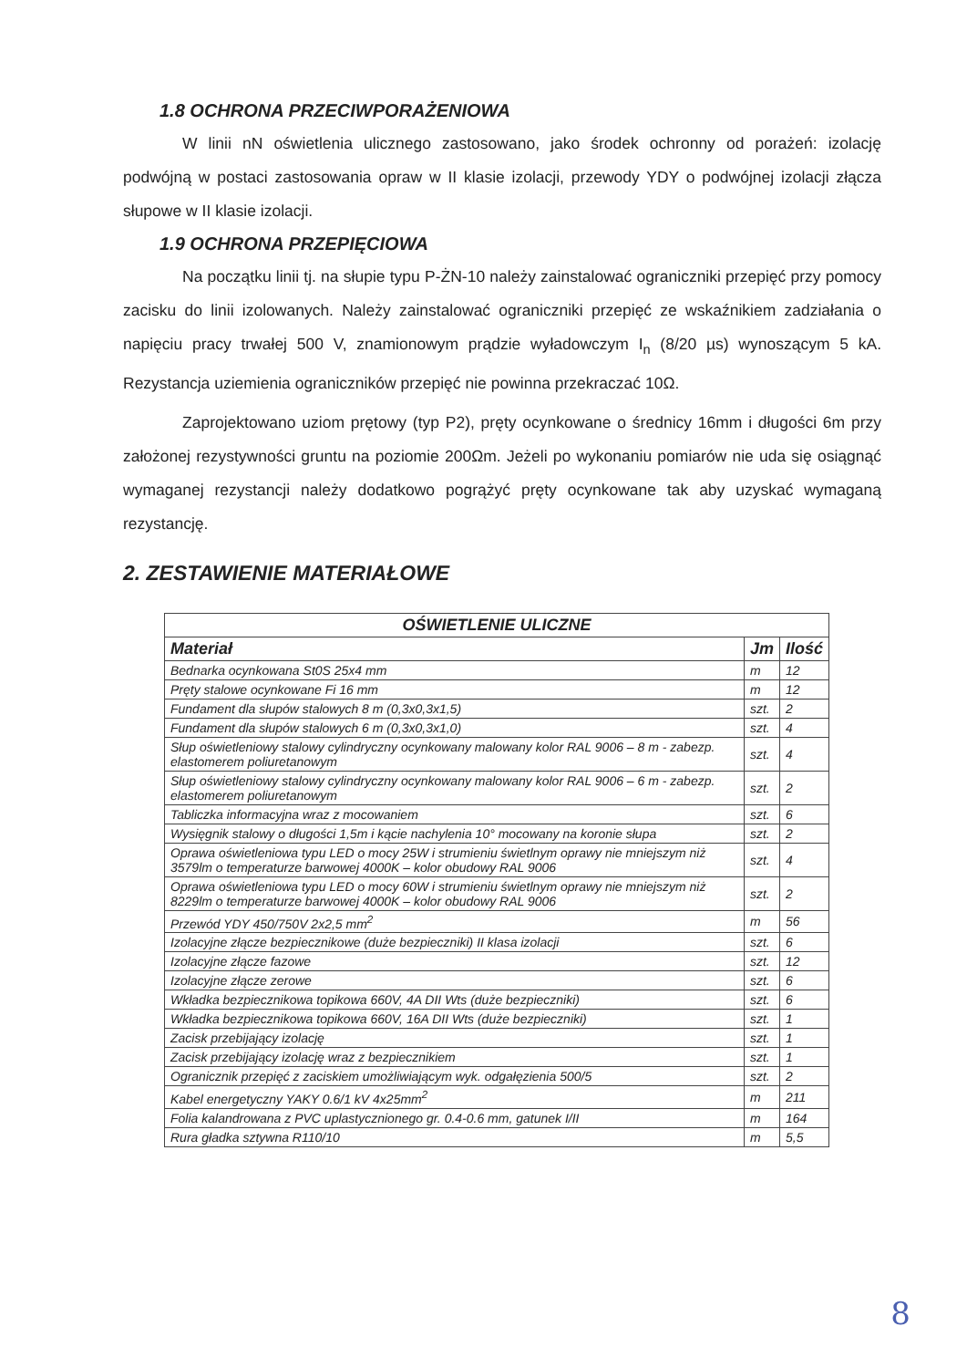1.8 OCHRONA PRZECIWPORAŻENIOWA
W linii nN oświetlenia ulicznego zastosowano, jako środek ochronny od porażeń: izolację podwójną w postaci zastosowania opraw w II klasie izolacji, przewody YDY o podwójnej izolacji złącza słupowe w II klasie izolacji.
1.9 OCHRONA PRZEPIĘCIOWA
Na początku linii tj. na słupie typu P-ŻN-10 należy zainstalować ograniczniki przepięć przy pomocy zacisku do linii izolowanych. Należy zainstalować ograniczniki przepięć ze wskaźnikiem zadziałania o napięciu pracy trwałej 500 V, znamionowym prądzie wyładowczym I<sub>n</sub> (8/20 µs) wynoszącym 5 kA. Rezystancja uziemienia ograniczników przepięć nie powinna przekraczać 10Ω.
Zaprojektowano uziom prętowy (typ P2), pręty ocynkowane o średnicy 16mm i długości 6m przy założonej rezystywności gruntu na poziomie 200Ωm. Jeżeli po wykonaniu pomiarów nie uda się osiągnąć wymaganej rezystancji należy dodatkowo pogrążyć pręty ocynkowane tak aby uzyskać wymaganą rezystancję.
2. ZESTAWIENIE MATERIAŁOWE
| OŚWIETLENIE ULICZNE | | |
| --- | --- | --- |
| Materiał | Jm | Ilość |
| Bednarka ocynkowana St0S 25x4 mm | m | 12 |
| Pręty stalowe ocynkowane Fi 16 mm | m | 12 |
| Fundament dla słupów stalowych 8 m (0,3x0,3x1,5) | szt. | 2 |
| Fundament dla słupów stalowych 6 m (0,3x0,3x1,0) | szt. | 4 |
| Słup oświetleniowy stalowy cylindryczny ocynkowany malowany kolor RAL 9006 – 8 m - zabezp. elastomerem poliuretanowym | szt. | 4 |
| Słup oświetleniowy stalowy cylindryczny ocynkowany malowany kolor RAL 9006 – 6 m - zabezp. elastomerem poliuretanowym | szt. | 2 |
| Tabliczka informacyjna wraz z mocowaniem | szt. | 6 |
| Wysięgnik stalowy o długości 1,5m i kącie nachylenia 10° mocowany na koronie słupa | szt. | 2 |
| Oprawa oświetleniowa typu LED o mocy 25W i strumieniu świetlnym oprawy nie mniejszym niż 3579lm o temperaturze barwowej 4000K – kolor obudowy RAL 9006 | szt. | 4 |
| Oprawa oświetleniowa typu LED o mocy 60W i strumieniu świetlnym oprawy nie mniejszym niż 8229lm o temperaturze barwowej 4000K – kolor obudowy RAL 9006 | szt. | 2 |
| Przewód YDY 450/750V 2x2,5 mm<sup>2</sup> | m | 56 |
| Izolacyjne złącze bezpiecznikowe (duże bezpieczniki) II klasa izolacji | szt. | 6 |
| Izolacyjne złącze fazowe | szt. | 12 |
| Izolacyjne złącze zerowe | szt. | 6 |
| Wkładka bezpiecznikowa topikowa 660V, 4A DII Wts (duże bezpieczniki) | szt. | 6 |
| Wkładka bezpiecznikowa topikowa 660V, 16A DII Wts (duże bezpieczniki) | szt. | 1 |
| Zacisk przebijający izolację | szt. | 1 |
| Zacisk przebijający izolację wraz z bezpiecznikiem | szt. | 1 |
| Ogranicznik przepięć z zaciskiem umożliwiającym wyk. odgałęzienia 500/5 | szt. | 2 |
| Kabel energetyczny YAKY 0.6/1 kV 4x25mm<sup>2</sup> | m | 211 |
| Folia kalandrowana z PVC uplastycznionego gr. 0.4-0.6 mm, gatunek I/II | m | 164 |
| Rura gładka sztywna R110/10 | m | 5,5 |
8